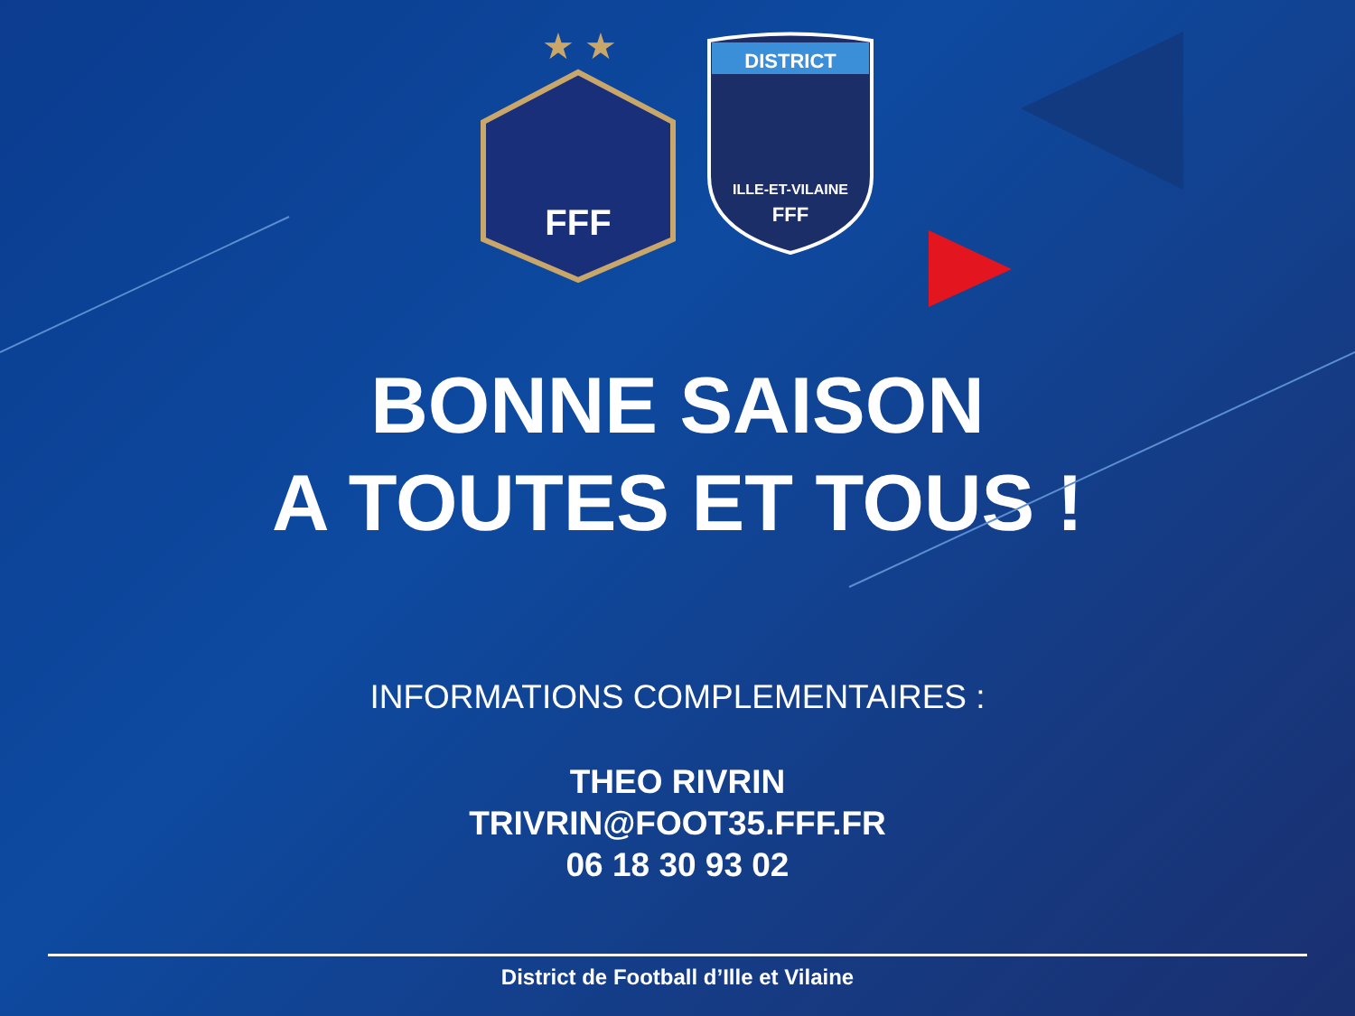★ ★
FFF
DISTRICT
ILLE-ET-VILAINE
FFF
BONNE SAISON
A TOUTES ET TOUS !
INFORMATIONS COMPLEMENTAIRES :
THEO RIVRIN
TRIVRIN@FOOT35.FFF.FR
06 18 30 93 02
District de Football d’Ille et Vilaine